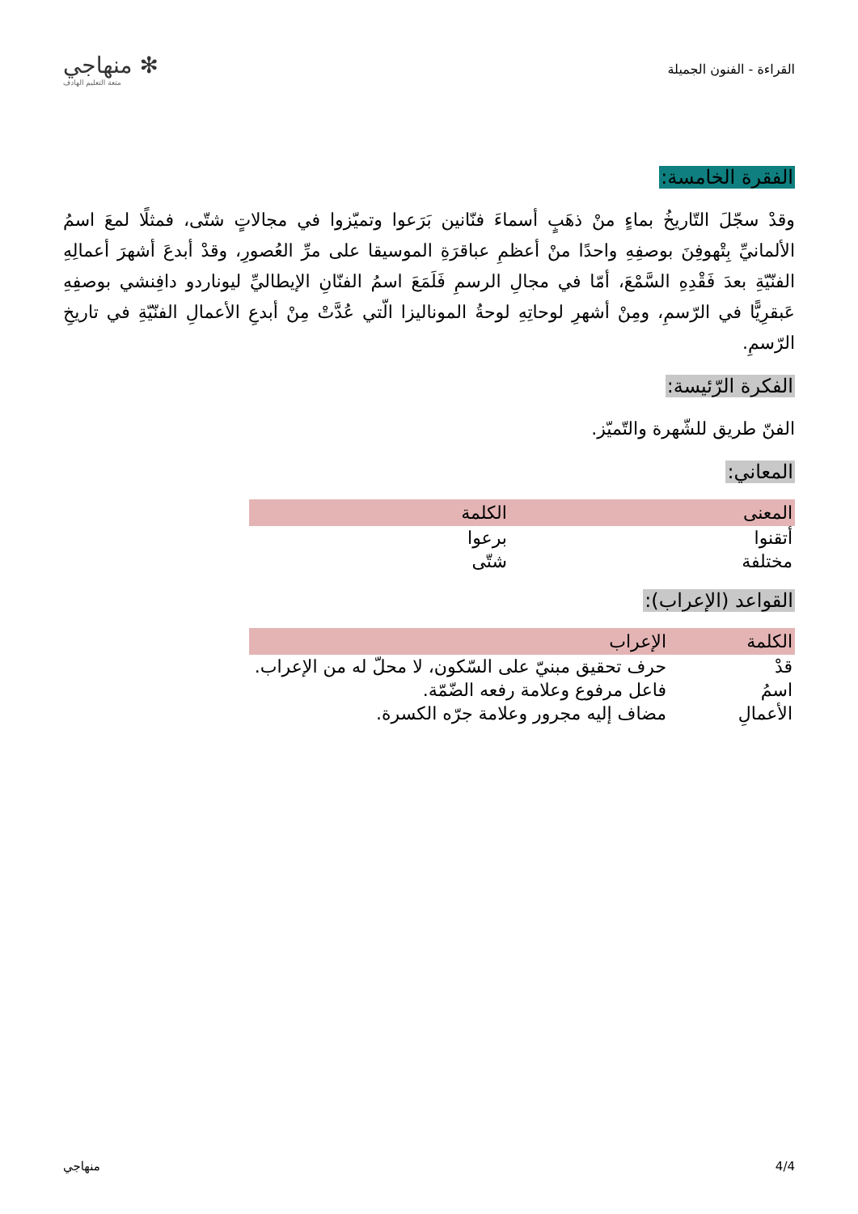القراءة - الفنون الجميلة
✻ منهاجي
متعة التعليم الهادف
الفقرة الخامسة:
وقدْ سجّلَ التّاريخُ بماءٍ منْ ذهَبٍ أسماءَ فنّانين بَرَعوا وتميّزوا في مجالاتٍ شتّى، فمثلًا لمعَ اسمُ الألمانيِّ بِتْهوفِنَ بوصفِهِ واحدًا منْ أعظمِ عباقرَةِ الموسيقا على مرِّ العُصورِ، وقدْ أبدعَ أشهرَ أعمالِهِ الفنّيّةِ بعدَ فَقْدِهِ السَّمْعَ، أمّا في مجالِ الرسمِ فَلَمَعَ اسمُ الفنّانِ الإيطاليِّ ليوناردو دافِنشي بوصفِهِ عَبقرِيًّا في الرّسمِ، ومِنْ أشهرِ لوحاتِهِ لوحةُ الموناليزا الّتي عُدَّتْ مِنْ أبدعِ الأعمالِ الفنّيّةِ في تاريخِ الرّسمِ.
الفكرة الرّئيسة:
الفنّ طريق للشّهرة والتّميّز.
المعاني:
| المعنى | الكلمة |
| --- | --- |
| أتقنوا | برعوا |
| مختلفة | شتّى |
القواعد (الإعراب):
| الكلمة | الإعراب |
| --- | --- |
| قدْ | حرف تحقيق مبنيّ على السّكون، لا محلّ له من الإعراب. |
| اسمُ | فاعل مرفوع وعلامة رفعه الضّمّة. |
| الأعمالِ | مضاف إليه مجرور وعلامة جرّه الكسرة. |
4/4 منهاجي